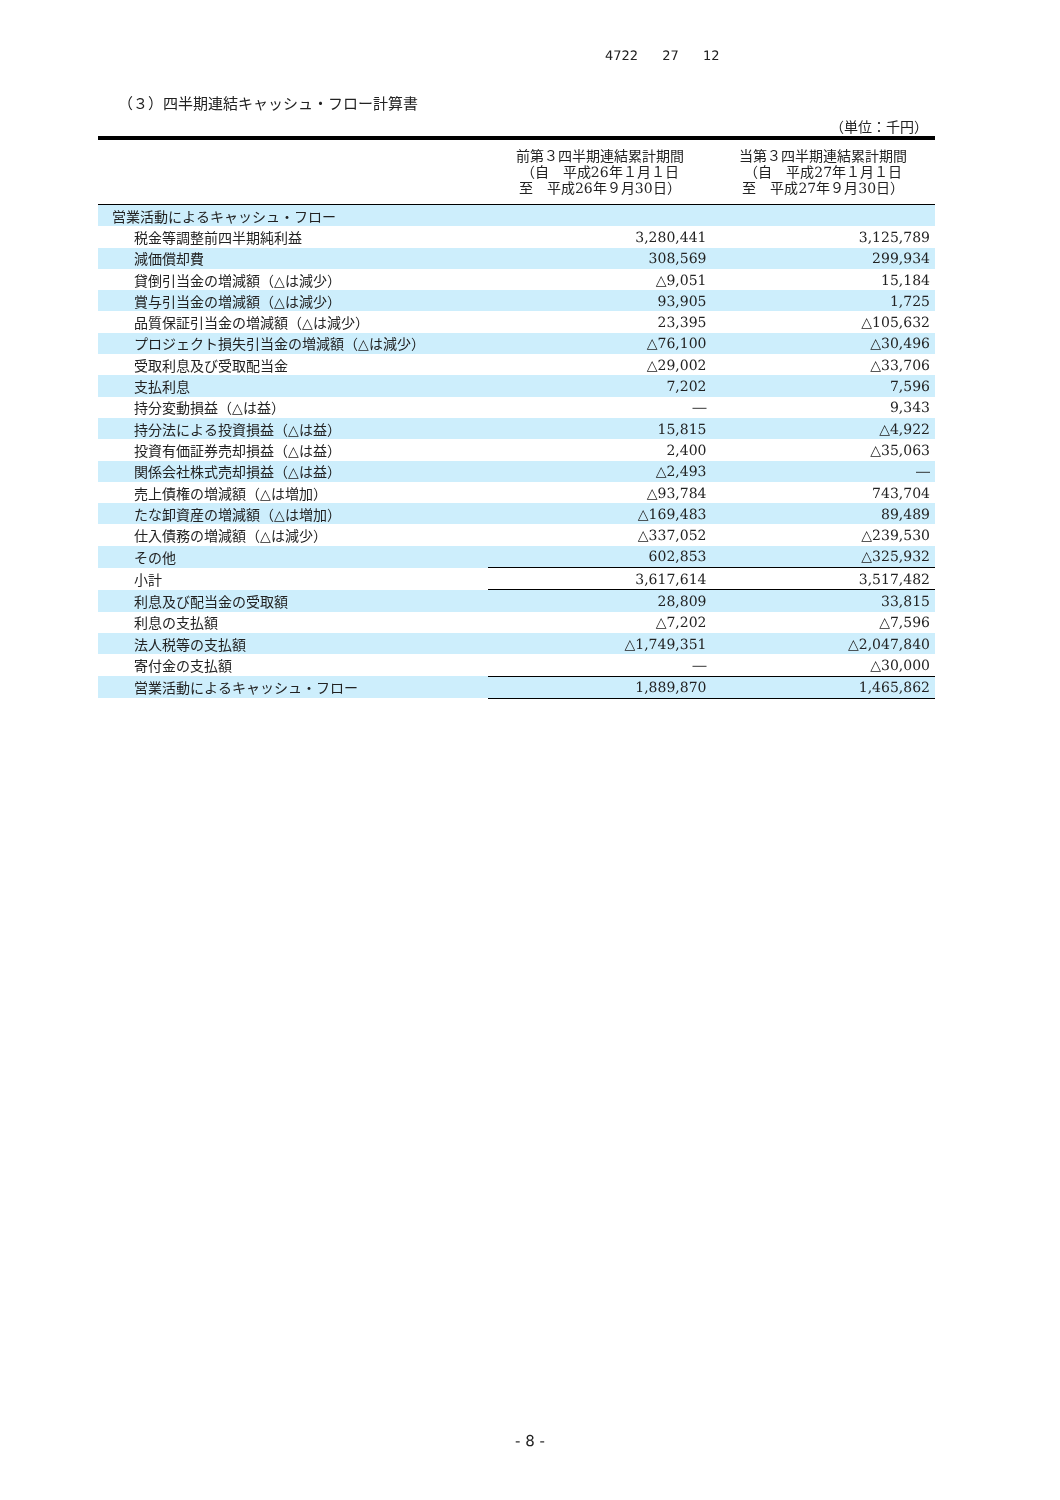4722 27 12
（３）四半期連結キャッシュ・フロー計算書
（単位：千円）
| | 前第３四半期連結累計期間 （自 平成26年１月１日 至 平成26年９月30日） | 当第３四半期連結累計期間 （自 平成27年１月１日 至 平成27年９月30日） |
| --- | --- | --- |
| 営業活動によるキャッシュ・フロー | | |
| 税金等調整前四半期純利益 | 3,280,441 | 3,125,789 |
| 減価償却費 | 308,569 | 299,934 |
| 貸倒引当金の増減額（△は減少） | △9,051 | 15,184 |
| 賞与引当金の増減額（△は減少） | 93,905 | 1,725 |
| 品質保証引当金の増減額（△は減少） | 23,395 | △105,632 |
| プロジェクト損失引当金の増減額（△は減少） | △76,100 | △30,496 |
| 受取利息及び受取配当金 | △29,002 | △33,706 |
| 支払利息 | 7,202 | 7,596 |
| 持分変動損益（△は益） | ― | 9,343 |
| 持分法による投資損益（△は益） | 15,815 | △4,922 |
| 投資有価証券売却損益（△は益） | 2,400 | △35,063 |
| 関係会社株式売却損益（△は益） | △2,493 | ― |
| 売上債権の増減額（△は増加） | △93,784 | 743,704 |
| たな卸資産の増減額（△は増加） | △169,483 | 89,489 |
| 仕入債務の増減額（△は減少） | △337,052 | △239,530 |
| その他 | 602,853 | △325,932 |
| 小計 | 3,617,614 | 3,517,482 |
| 利息及び配当金の受取額 | 28,809 | 33,815 |
| 利息の支払額 | △7,202 | △7,596 |
| 法人税等の支払額 | △1,749,351 | △2,047,840 |
| 寄付金の支払額 | ― | △30,000 |
| 営業活動によるキャッシュ・フロー | 1,889,870 | 1,465,862 |
- 8 -